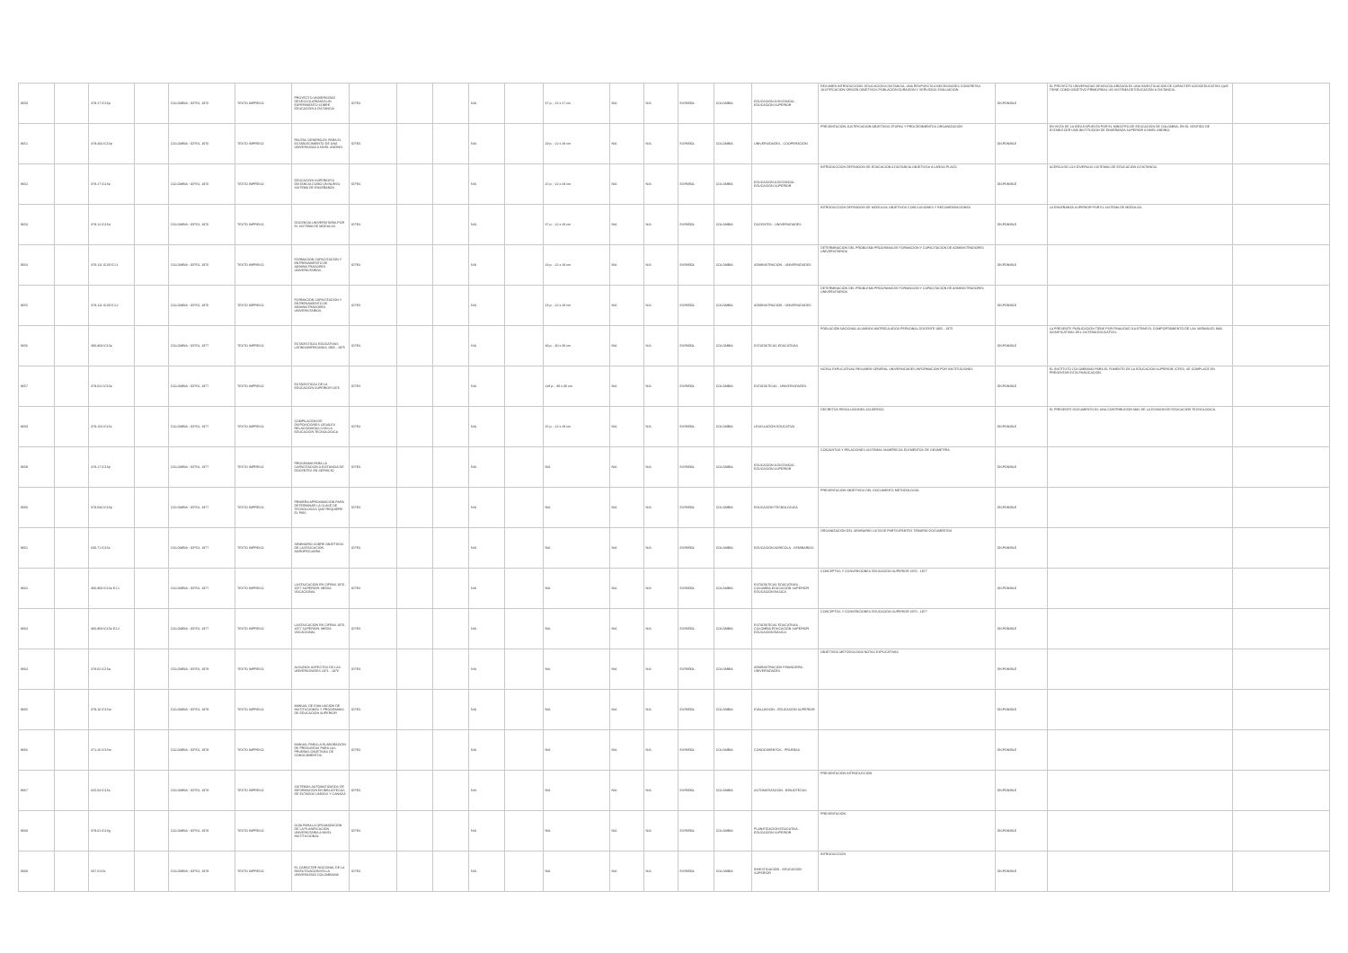| 9650 | | 378.17 IC15p | | COLOMBIA : ICFES, 1976 | TEXTO IMPRESO | PROYECTO UNIVERSIDAD DESESCOLARIZADA UN EXPERIMENTO SOBRE EDUCACIÓN A DISTANCIA | ICFES | | | N/A | | 37 p. ; 22 x 27 cm | N/A | N/A | ESPAÑOL | COLOMBIA | EDUCACIÓN A DISTANCIA - EDUCACIÓN SUPERIOR | RESUMEN INTRODUCCIÓN: EDUCACIÓN A DISTANCIA, UNA RESPUESTA A NECESIDADES CONCRETAS JUSTIFICACIÓN ORIGEN OBJETIVOS POBLACIÓN DURACIÓN Y SERVICIOS EVALUACIÓN | DISPONIBLE | EL PROYECTO UNIVERSIDAD DESESCOLARIZADA ES UNA INVESTIGACIÓN DE CARÁCTER SOCIOEDUCATIVO QUE TIENE COMO OBJETIVO PRIMORDIAL UN SISTEMA DE EDUCACIÓN A DISTANCIA. | |
| 9651 | | 378.404 IC15p | | COLOMBIA : ICFES, 1976 | TEXTO IMPRESO | PAUTAS GENERALES PARA EL ESTABLECIMIENTO DE UNA UNIVERSIDAD A NIVEL ANDINO | ICFES | | | N/A | | 19 p. ; 22 x 28 cm | N/A | N/A | ESPAÑOL | COLOMBIA | UNIVERSIDADES - COOPERACIÓN | PRESENTACIÓN JUSTIFICACIÓN OBJETIVOS ETAPAS Y PROCEDIMIENTOS ORGANIZACIÓN | DISPONIBLE | EN VISTA DE LA IDEA EXPUESTA POR EL MINISTRO DE EDUCACIÓN DE COLOMBIA, EN EL SENTIDO DE ESTABLECER UNA INSTITUCIÓN DE ENSEÑANZA SUPERIOR A NIVEL ANDINO. | |
| 9652 | | 378.17 IC15e | | COLOMBIA : ICFES, 1976 | TEXTO IMPRESO | EDUCACIÓN SUPERIOR A DISTANCIA COMO UN NUEVO SISTEMA DE ENSEÑANZA | ICFES | | | N/A | | 15 p. ; 22 x 28 cm | N/A | N/A | ESPAÑOL | COLOMBIA | EDUCACIÓN A DISTANCIA - EDUCACIÓN SUPERIOR | INTRODUCCIÓN DEFINICIÓN DE EDUCACIÓN A DISTANCIA OBJETIVOS A LARGO PLAZO | DISPONIBLE | ACERCA DE LOS DIVERSOS SISTEMAS DE EDUCACIÓN A DISTANCIA. | |
| 9653 | | 378.12 IC15d | | COLOMBIA : ICFES, 1976 | TEXTO IMPRESO | DOCENCIA UNIVERSITARIA POR EL SISTEMA DE MÓDULOS | ICFES | | | N/A | | 37 p. ; 22 x 28 cm | N/A | N/A | ESPAÑOL | COLOMBIA | DOCENTES - UNIVERSIDADES | INTRODUCCIÓN DEFINICIÓN DE MÓDULOS OBJETIVOS CONCLUSIONES Y RECOMENDACIONES | DISPONIBLE | LA ENSEÑANZA SUPERIOR POR EL SISTEMA DE MÓDULOS. | |
| 9654 | | 378.111 IC15f EJ.1 | | COLOMBIA : ICFES, 1976 | TEXTO IMPRESO | FORMACIÓN CAPACITACIÓN Y ENTRENAMIENTO DE ADMINISTRADORES UNIVERSITARIOS | ICFES | | | N/A | | 13 p. ; 22 x 28 cm | N/A | N/A | ESPAÑOL | COLOMBIA | ADMINISTRACIÓN - UNIVERSIDADES | DETERMINACIÓN DEL PROBLEMA PROGRAMA DE FORMACIÓN Y CAPACITACIÓN DE ADMINISTRADORES UNIVERSITARIOS | DISPONIBLE | | |
| 9655 | | 378.111 IC15f EJ.2 | | COLOMBIA : ICFES, 1976 | TEXTO IMPRESO | FORMACIÓN CAPACITACIÓN Y ENTRENAMIENTO DE ADMINISTRADORES UNIVERSITARIOS | ICFES | | | N/A | | 13 p. ; 22 x 28 cm | N/A | N/A | ESPAÑOL | COLOMBIA | ADMINISTRACIÓN - UNIVERSIDADES | DETERMINACIÓN DEL PROBLEMA PROGRAMA DE FORMACIÓN Y CAPACITACIÓN DE ADMINISTRADORES UNIVERSITARIOS | DISPONIBLE | | |
| 9656 | | 306.803 IC15e | | COLOMBIA : ICFES, 1977 | TEXTO IMPRESO | ESTADÍSTICAS EDUCATIVAS LATINOAMERICANAS 1965 - 1975 | ICFES | | | N/A | | 49 p. ; 30 x 30 cm | N/A | N/A | ESPAÑOL | COLOMBIA | ESTADÍSTICAS EDUCATIVAS | POBLACIÓN NACIONAL ALUMNOS MATRICULADOS PERSONAL DOCENTE 1965 - 1975 | DISPONIBLE | LA PRESENTE PUBLICACIÓN TIENE POR FINALIDAD ILUSTRAR EL COMPORTAMIENTO DE LAS VARIABLES MÁS SIGNIFICATIVAS DEL SISTEMA EDUCATIVO. | |
| 9657 | | 378.021 IC15e | | COLOMBIA : ICFES, 1977 | TEXTO IMPRESO | ESTADÍSTICAS DE LA EDUCACIÓN SUPERIOR 1976 | ICFES | | | N/A | | 118 p. ; 30 x 30 cm | N/A | N/A | ESPAÑOL | COLOMBIA | ESTADÍSTICAS - UNIVERSIDADES | NOTAS EXPLICATIVAS RESUMEN GENERAL UNIVERSIDADES INFORMACIÓN POR INSTITUCIONES | DISPONIBLE | EL INSTITUTO COLOMBIANO PARA EL FOMENTO DE LA EDUCACIÓN SUPERIOR, ICFES, SE COMPLACE EN PRESENTAR ESTA PUBLICACIÓN. | |
| 9658 | | 379.154 IC15c | | COLOMBIA : ICFES, 1977 | TEXTO IMPRESO | COMPILACIÓN DE DISPOSICIONES LEGALES RELACIONADAS CON LA EDUCACIÓN TECNOLÓGICA | ICFES | | | N/A | | 15 p. ; 22 x 28 cm | N/A | N/A | ESPAÑOL | COLOMBIA | LEGISLACIÓN EDUCATIVA | DECRETOS RESOLUCIONES ACUERDOS | DISPONIBLE | EL PRESENTE DOCUMENTO ES UNA CONTRIBUCIÓN MÁS DE LA DIVISIÓN DE EDUCACIÓN TECNOLÓGICA. | |
| 9659 | | 378.17 IC15p | | COLOMBIA : ICFES, 1977 | TEXTO IMPRESO | PROGRAMA PARA LA CAPACITACIÓN A DISTANCIA DE DOCENTES EN SERVICIO | ICFES | | | N/A | | N/A | N/A | N/A | ESPAÑOL | COLOMBIA | EDUCACIÓN A DISTANCIA - EDUCACIÓN SUPERIOR | CONJUNTOS Y RELACIONES SISTEMAS NUMÉRICOS ELEMENTOS DE GEOMETRÍA | DISPONIBLE | | |
| 9660 | | 378.034 IC15p | | COLOMBIA : ICFES, 1977 | TEXTO IMPRESO | PRIMERA APROXIMACIÓN PARA DETERMINAR LA CLASE DE TECNÓLOGOS QUE REQUIERE EL PAÍS | ICFES | | | N/A | | N/A | N/A | N/A | ESPAÑOL | COLOMBIA | EDUCACIÓN TECNOLÓGICA | PRESENTACIÓN OBJETIVOS DEL DOCUMENTO METODOLOGÍA | DISPONIBLE | | |
| 9661 | | 630.71 IC15s | | COLOMBIA : ICFES, 1977 | TEXTO IMPRESO | SEMINARIO SOBRE OBJETIVOS DE LA EDUCACIÓN AGROPECUARIA | ICFES | | | N/A | | N/A | N/A | N/A | ESPAÑOL | COLOMBIA | EDUCACIÓN AGRÍCOLA - SEMINARIOS | ORGANIZACIÓN DEL SEMINARIO LISTA DE PARTICIPANTES TEMARIO DOCUMENTOS | DISPONIBLE | | |
| 9662 | | 306.803 IC15e EJ.1 | | COLOMBIA : ICFES, 1977 | TEXTO IMPRESO | LA EDUCACIÓN EN CIFRAS 1970 - 1977 SUPERIOR, MEDIA VOCACIONAL | ICFES | | | N/A | | N/A | N/A | N/A | ESPAÑOL | COLOMBIA | ESTADÍSTICAS EDUCATIVAS - COLOMBIA EDUCACIÓN SUPERIOR EDUCACIÓN BÁSICA | CONCEPTOS Y CONVENCIONES EDUCACIÓN SUPERIOR 1970 - 1977 | DISPONIBLE | | |
| 9663 | | 306.803 IC15e EJ.2 | | COLOMBIA : ICFES, 1977 | TEXTO IMPRESO | LA EDUCACIÓN EN CIFRAS 1970 - 1977 SUPERIOR, MEDIA VOCACIONAL | ICFES | | | N/A | | N/A | N/A | N/A | ESPAÑOL | COLOMBIA | ESTADÍSTICAS EDUCATIVAS - COLOMBIA EDUCACIÓN SUPERIOR EDUCACIÓN BÁSICA | CONCEPTOS Y CONVENCIONES EDUCACIÓN SUPERIOR 1970 - 1977 | DISPONIBLE | | |
| 9664 | | 378.02 IC15a | | COLOMBIA : ICFES, 1978 | TEXTO IMPRESO | ALGUNOS ASPECTOS DE LAS UNIVERSIDADES 1971 - 1976 | ICFES | | | N/A | | N/A | N/A | N/A | ESPAÑOL | COLOMBIA | ADMINISTRACIÓN FINANCIERA - UNIVERSIDADES | OBJETIVOS METODOLOGÍA NOTAS EXPLICATIVAS | DISPONIBLE | | |
| 9665 | | 378.16 IC15m | | COLOMBIA : ICFES, 1978 | TEXTO IMPRESO | MANUAL DE EVALUACIÓN DE INSTITUCIONES Y PROGRAMAS DE EDUCACIÓN SUPERIOR | ICFES | | | N/A | | N/A | N/A | N/A | ESPAÑOL | COLOMBIA | EVALUACIÓN - EDUCACIÓN SUPERIOR | | DISPONIBLE | | |
| 9666 | | 371.26 IC15m | | COLOMBIA : ICFES, 1978 | TEXTO IMPRESO | MANUAL PARA LA ELABORACIÓN DE PREGUNTAS PARA LAS PRUEBAS OBJETIVAS DE CONOCIMIENTOS | ICFES | | | N/A | | N/A | N/A | N/A | ESPAÑOL | COLOMBIA | CONOCIMIENTOS - PRUEBAS | | DISPONIBLE | | |
| 9667 | | 025.04 IC15s | | COLOMBIA : ICFES, 1978 | TEXTO IMPRESO | SISTEMAS AUTOMATIZADOS DE INFORMACIÓN EN BIBLIOTECAS DE ESTADOS UNIDOS Y CANADÁ | ICFES | | | N/A | | N/A | N/A | N/A | ESPAÑOL | COLOMBIA | AUTOMATIZACIÓN - BIBLIOTECAS | PRESENTACIÓN INTRODUCCIÓN | DISPONIBLE | | |
| 9668 | | 378.01 IC15g | | COLOMBIA : ICFES, 1978 | TEXTO IMPRESO | GUÍA PARA LA ORGANIZACIÓN DE LA PLANIFICACIÓN UNIVERSITARIA A NIVEL INSTITUCIONAL | ICFES | | | N/A | | N/A | N/A | N/A | ESPAÑOL | COLOMBIA | PLANIFICACIÓN EDUCATIVA - EDUCACIÓN SUPERIOR | PRESENTACIÓN | DISPONIBLE | | |
| 9669 | | 507 IC15c | | COLOMBIA : ICFES, 1978 | TEXTO IMPRESO | EL CARÁCTER NOCIONAL DE LA INVESTIGACIÓN EN LA UNIVERSIDAD COLOMBIANA | ICFES | | | N/A | | N/A | N/A | N/A | ESPAÑOL | COLOMBIA | INVESTIGACIÓN - EDUCACIÓN SUPERIOR | INTRODUCCIÓN | DISPONIBLE | | |